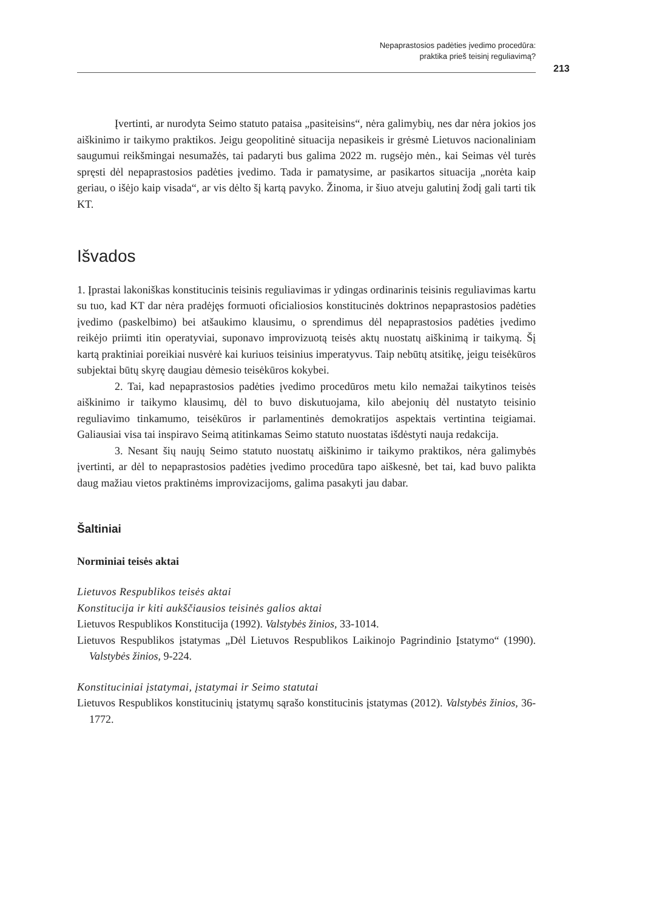Nepaprastosios padėties įvedimo procedūra:
praktika prieš teisinį reguliavimą?
213
Įvertinti, ar nurodyta Seimo statuto pataisa „pasiteisins“, nėra galimybių, nes dar nėra jokios jos aiškinimo ir taikymo praktikos. Jeigu geopolitinė situacija nepasikeis ir grėsmė Lietuvos nacionaliniam saugumui reikšmingai nesumažės, tai padaryti bus galima 2022 m. rugsėjo mėn., kai Seimas vėl turės spręsti dėl nepaprastosios padėties įvedimo. Tada ir pamatysime, ar pasikartos situacija „norėta kaip geriau, o išėjo kaip visada“, ar vis dėlto šį kartą pavyko. Žinoma, ir šiuo atveju galutinį žodį gali tarti tik KT.
Išvados
1. Įprastai lakoniškas konstitucinis teisinis reguliavimas ir ydingas ordinarinis teisinis reguliavimas kartu su tuo, kad KT dar nėra pradėjęs formuoti oficialiosios konstitucinės doktrinos nepaprastosios padėties įvedimo (paskelbimo) bei atšaukimo klausimu, o sprendimus dėl nepaprastosios padėties įvedimo reikėjo priimti itin operatyviai, suponavo improvizuotą teisės aktų nuostatų aiškinimą ir taikymą. Šį kartą praktiniai poreikiai nusvėrė kai kuriuos teisinius imperatyvus. Taip nebūtų atsitikę, jeigu teisėkūros subjektai būtų skyrę daugiau dėmesio teisėkūros kokybei.
2. Tai, kad nepaprastosios padėties įvedimo procedūros metu kilo nemažai taikytinos teisės aiškinimo ir taikymo klausimų, dėl to buvo diskutuojama, kilo abejonių dėl nustatyto teisinio reguliavimo tinkamumo, teisėkūros ir parlamentinės demokratijos aspektais vertintina teigiamai. Galiausiai visa tai inspiravo Seimą atitinkamas Seimo statuto nuostatas išdėstyti nauja redakcija.
3. Nesant šių naujų Seimo statuto nuostatų aiškinimo ir taikymo praktikos, nėra galimybės įvertinti, ar dėl to nepaprastosios padėties įvedimo procedūra tapo aiškesnė, bet tai, kad buvo palikta daug mažiau vietos praktinėms improvizacijoms, galima pasakyti jau dabar.
Šaltiniai
Norminiai teisės aktai
Lietuvos Respublikos teisės aktai
Konstitucija ir kiti aukščiausios teisinės galios aktai
Lietuvos Respublikos Konstitucija (1992). Valstybės žinios, 33-1014.
Lietuvos Respublikos įstatymas „Dėl Lietuvos Respublikos Laikinojo Pagrindinio Įstatymo“ (1990). Valstybės žinios, 9-224.
Konstituciniai įstatymai, įstatymai ir Seimo statutai
Lietuvos Respublikos konstitucinių įstatymų sąrašo konstitucinis įstatymas (2012). Valstybės žinios, 36-1772.